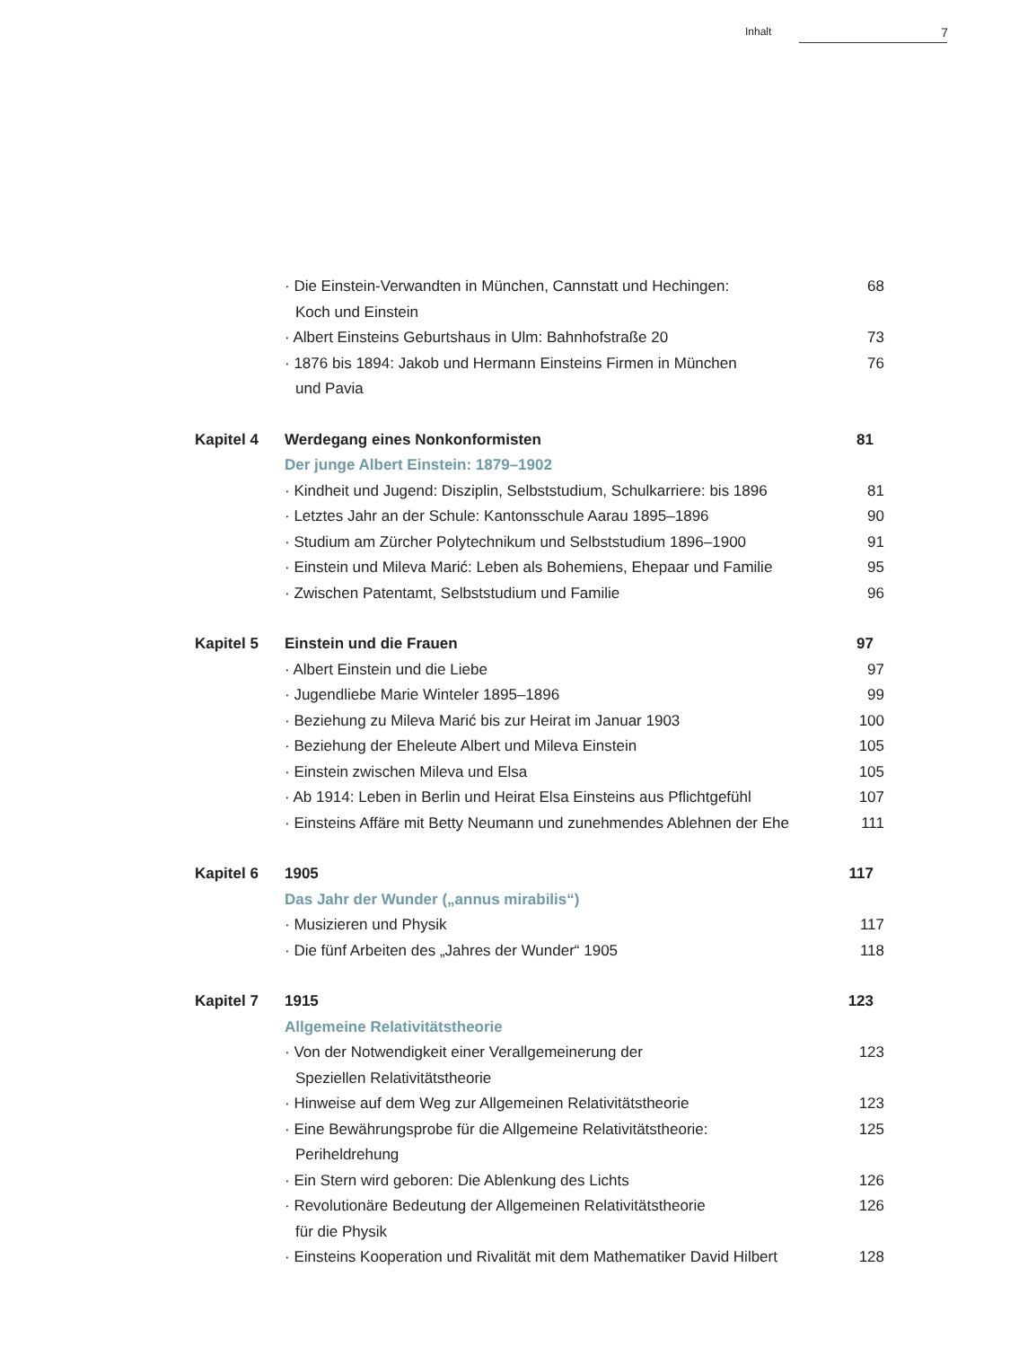Inhalt 7
· Die Einstein-Verwandten in München, Cannstatt und Hechingen:
Koch und Einstein
68
· Albert Einsteins Geburtshaus in Ulm: Bahnhofstraße 20 73
· 1876 bis 1894: Jakob und Hermann Einsteins Firmen in München
und Pavia
76
Kapitel 4 Werdegang eines Nonkonformisten 81
Der junge Albert Einstein: 1879–1902
· Kindheit und Jugend: Disziplin, Selbststudium, Schulkarriere: bis 1896
81
· Letztes Jahr an der Schule: Kantonsschule Aarau 1895–1896
90
· Studium am Zürcher Polytechnikum und Selbststudium 1896–1900
91
· Einstein und Mileva Marić: Leben als Bohemiens, Ehepaar und Familie
95
· Zwischen Patentamt, Selbststudium und Familie 96
Kapitel 5 Einstein und die Frauen 97
· Albert Einstein und die Liebe 97
· Jugendliebe Marie Winteler 1895–1896 99
· Beziehung zu Mileva Marić bis zur Heirat im Januar 1903 100
· Beziehung der Eheleute Albert und Mileva Einstein 105
· Einstein zwischen Mileva und Elsa 105
· Ab 1914: Leben in Berlin und Heirat Elsa Einsteins aus Pflichtgefühl
107
· Einsteins Affäre mit Betty Neumann und zunehmendes Ablehnen der Ehe
111
Kapitel 6 1905 117
Das Jahr der Wunder („annus mirabilis“)
· Musizieren und Physik 117
· Die fünf Arbeiten des „Jahres der Wunder“ 1905 118
Kapitel 7 1915 123
Allgemeine Relativitätstheorie
· Von der Notwendigkeit einer Verallgemeinerung der
Speziellen Relativitätstheorie
123
· Hinweise auf dem Weg zur Allgemeinen Relativitätstheorie
123
· Eine Bewährungsprobe für die Allgemeine Relativitätstheorie:
Periheldrehung
125
· Ein Stern wird geboren: Die Ablenkung des Lichts 126
· Revolutionäre Bedeutung der Allgemeinen Relativitätstheorie
für die Physik
126
· Einsteins Kooperation und Rivalität mit dem Mathematiker David Hilbert
128